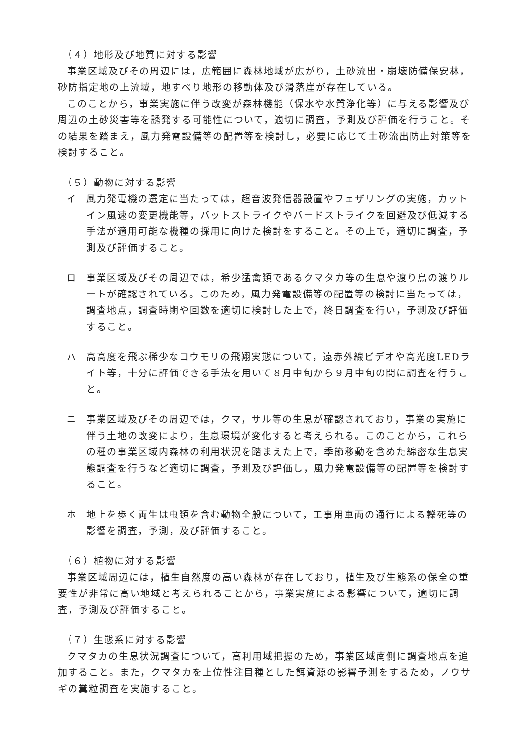（４）地形及び地質に対する影響
事業区域及びその周辺には，広範囲に森林地域が広がり，土砂流出・崩壊防備保安林，砂防指定地の上流域，地すべり地形の移動体及び滑落崖が存在している。
このことから，事業実施に伴う改変が森林機能（保水や水質浄化等）に与える影響及び周辺の土砂災害等を誘発する可能性について，適切に調査，予測及び評価を行うこと。その結果を踏まえ，風力発電設備等の配置等を検討し，必要に応じて土砂流出防止対策等を検討すること。
（５）動物に対する影響
イ 風力発電機の選定に当たっては，超音波発信器設置やフェザリングの実施，カットイン風速の変更機能等，バットストライクやバードストライクを回避及び低減する手法が適用可能な機種の採用に向けた検討をすること。その上で，適切に調査，予測及び評価すること。
ロ 事業区域及びその周辺では，希少猛禽類であるクマタカ等の生息や渡り鳥の渡りルートが確認されている。このため，風力発電設備等の配置等の検討に当たっては，調査地点，調査時期や回数を適切に検討した上で，終日調査を行い，予測及び評価すること。
ハ 高高度を飛ぶ稀少なコウモリの飛翔実態について，遠赤外線ビデオや高光度LEDライト等，十分に評価できる手法を用いて８月中旬から９月中旬の間に調査を行うこと。
ニ 事業区域及びその周辺では，クマ，サル等の生息が確認されており，事業の実施に伴う土地の改変により，生息環境が変化すると考えられる。このことから，これらの種の事業区域内森林の利用状況を踏まえた上で，季節移動を含めた綿密な生息実態調査を行うなど適切に調査，予測及び評価し，風力発電設備等の配置等を検討すること。
ホ 地上を歩く両生は虫類を含む動物全般について，工事用車両の通行による轢死等の影響を調査，予測，及び評価すること。
（６）植物に対する影響
事業区域周辺には，植生自然度の高い森林が存在しており，植生及び生態系の保全の重要性が非常に高い地域と考えられることから，事業実施による影響について，適切に調査，予測及び評価すること。
（７）生態系に対する影響
クマタカの生息状況調査について，高利用域把握のため，事業区域南側に調査地点を追加すること。また，クマタカを上位性注目種とした餌資源の影響予測をするため，ノウサギの糞粒調査を実施すること。